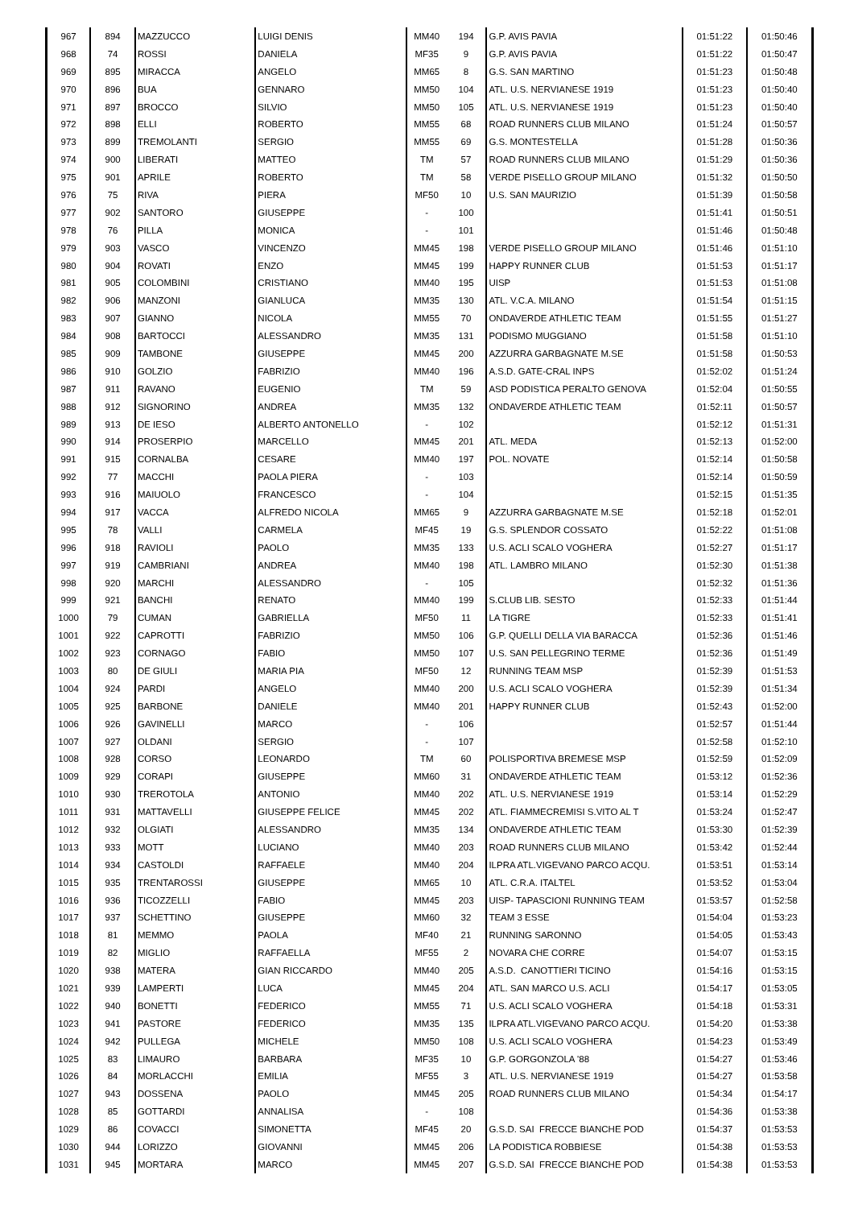| 967 | 894 | MAZZUCCO | LUIGI DENIS | MM40 | 194 | G.P. AVIS PAVIA | 01:51:22 | 01:50:46 |
| 968 | 74 | ROSSI | DANIELA | MF35 | 9 | G.P. AVIS PAVIA | 01:51:22 | 01:50:47 |
| 969 | 895 | MIRACCA | ANGELO | MM65 | 8 | G.S. SAN MARTINO | 01:51:23 | 01:50:48 |
| 970 | 896 | BUA | GENNARO | MM50 | 104 | ATL. U.S. NERVIANESE 1919 | 01:51:23 | 01:50:40 |
| 971 | 897 | BROCCO | SILVIO | MM50 | 105 | ATL. U.S. NERVIANESE 1919 | 01:51:23 | 01:50:40 |
| 972 | 898 | ELLI | ROBERTO | MM55 | 68 | ROAD RUNNERS CLUB MILANO | 01:51:24 | 01:50:57 |
| 973 | 899 | TREMOLANTI | SERGIO | MM55 | 69 | G.S. MONTESTELLA | 01:51:28 | 01:50:36 |
| 974 | 900 | LIBERATI | MATTEO | TM | 57 | ROAD RUNNERS CLUB MILANO | 01:51:29 | 01:50:36 |
| 975 | 901 | APRILE | ROBERTO | TM | 58 | VERDE PISELLO GROUP MILANO | 01:51:32 | 01:50:50 |
| 976 | 75 | RIVA | PIERA | MF50 | 10 | U.S. SAN MAURIZIO | 01:51:39 | 01:50:58 |
| 977 | 902 | SANTORO | GIUSEPPE | - | 100 | | 01:51:41 | 01:50:51 |
| 978 | 76 | PILLA | MONICA | - | 101 | | 01:51:46 | 01:50:48 |
| 979 | 903 | VASCO | VINCENZO | MM45 | 198 | VERDE PISELLO GROUP MILANO | 01:51:46 | 01:51:10 |
| 980 | 904 | ROVATI | ENZO | MM45 | 199 | HAPPY RUNNER CLUB | 01:51:53 | 01:51:17 |
| 981 | 905 | COLOMBINI | CRISTIANO | MM40 | 195 | UISP | 01:51:53 | 01:51:08 |
| 982 | 906 | MANZONI | GIANLUCA | MM35 | 130 | ATL. V.C.A. MILANO | 01:51:54 | 01:51:15 |
| 983 | 907 | GIANNO | NICOLA | MM55 | 70 | ONDAVERDE ATHLETIC TEAM | 01:51:55 | 01:51:27 |
| 984 | 908 | BARTOCCI | ALESSANDRO | MM35 | 131 | PODISMO MUGGIANO | 01:51:58 | 01:51:10 |
| 985 | 909 | TAMBONE | GIUSEPPE | MM45 | 200 | AZZURRA GARBAGNATE M.SE | 01:51:58 | 01:50:53 |
| 986 | 910 | GOLZIO | FABRIZIO | MM40 | 196 | A.S.D. GATE-CRAL INPS | 01:52:02 | 01:51:24 |
| 987 | 911 | RAVANO | EUGENIO | TM | 59 | ASD PODISTICA PERALTO GENOVA | 01:52:04 | 01:50:55 |
| 988 | 912 | SIGNORINO | ANDREA | MM35 | 132 | ONDAVERDE ATHLETIC TEAM | 01:52:11 | 01:50:57 |
| 989 | 913 | DE IESO | ALBERTO ANTONELLO | - | 102 | | 01:52:12 | 01:51:31 |
| 990 | 914 | PROSERPIO | MARCELLO | MM45 | 201 | ATL. MEDA | 01:52:13 | 01:52:00 |
| 991 | 915 | CORNALBA | CESARE | MM40 | 197 | POL. NOVATE | 01:52:14 | 01:50:58 |
| 992 | 77 | MACCHI | PAOLA PIERA | - | 103 | | 01:52:14 | 01:50:59 |
| 993 | 916 | MAIUOLO | FRANCESCO | - | 104 | | 01:52:15 | 01:51:35 |
| 994 | 917 | VACCA | ALFREDO NICOLA | MM65 | 9 | AZZURRA GARBAGNATE M.SE | 01:52:18 | 01:52:01 |
| 995 | 78 | VALLI | CARMELA | MF45 | 19 | G.S. SPLENDOR COSSATO | 01:52:22 | 01:51:08 |
| 996 | 918 | RAVIOLI | PAOLO | MM35 | 133 | U.S. ACLI SCALO VOGHERA | 01:52:27 | 01:51:17 |
| 997 | 919 | CAMBRIANI | ANDREA | MM40 | 198 | ATL. LAMBRO MILANO | 01:52:30 | 01:51:38 |
| 998 | 920 | MARCHI | ALESSANDRO | - | 105 | | 01:52:32 | 01:51:36 |
| 999 | 921 | BANCHI | RENATO | MM40 | 199 | S.CLUB LIB. SESTO | 01:52:33 | 01:51:44 |
| 1000 | 79 | CUMAN | GABRIELLA | MF50 | 11 | LA TIGRE | 01:52:33 | 01:51:41 |
| 1001 | 922 | CAPROTTI | FABRIZIO | MM50 | 106 | G.P. QUELLI DELLA VIA BARACCA | 01:52:36 | 01:51:46 |
| 1002 | 923 | CORNAGO | FABIO | MM50 | 107 | U.S. SAN PELLEGRINO TERME | 01:52:36 | 01:51:49 |
| 1003 | 80 | DE GIULI | MARIA PIA | MF50 | 12 | RUNNING TEAM MSP | 01:52:39 | 01:51:53 |
| 1004 | 924 | PARDI | ANGELO | MM40 | 200 | U.S. ACLI SCALO VOGHERA | 01:52:39 | 01:51:34 |
| 1005 | 925 | BARBONE | DANIELE | MM40 | 201 | HAPPY RUNNER CLUB | 01:52:43 | 01:52:00 |
| 1006 | 926 | GAVINELLI | MARCO | - | 106 | | 01:52:57 | 01:51:44 |
| 1007 | 927 | OLDANI | SERGIO | - | 107 | | 01:52:58 | 01:52:10 |
| 1008 | 928 | CORSO | LEONARDO | TM | 60 | POLISPORTIVA BREMESE MSP | 01:52:59 | 01:52:09 |
| 1009 | 929 | CORAPI | GIUSEPPE | MM60 | 31 | ONDAVERDE ATHLETIC TEAM | 01:53:12 | 01:52:36 |
| 1010 | 930 | TREROTOLA | ANTONIO | MM40 | 202 | ATL. U.S. NERVIANESE 1919 | 01:53:14 | 01:52:29 |
| 1011 | 931 | MATTAVELLI | GIUSEPPE FELICE | MM45 | 202 | ATL. FIAMMECREMISI S.VITO AL T | 01:53:24 | 01:52:47 |
| 1012 | 932 | OLGIATI | ALESSANDRO | MM35 | 134 | ONDAVERDE ATHLETIC TEAM | 01:53:30 | 01:52:39 |
| 1013 | 933 | MOTT | LUCIANO | MM40 | 203 | ROAD RUNNERS CLUB MILANO | 01:53:42 | 01:52:44 |
| 1014 | 934 | CASTOLDI | RAFFAELE | MM40 | 204 | ILPRA ATL.VIGEVANO PARCO ACQU. | 01:53:51 | 01:53:14 |
| 1015 | 935 | TRENTAROSSI | GIUSEPPE | MM65 | 10 | ATL. C.R.A. ITALTEL | 01:53:52 | 01:53:04 |
| 1016 | 936 | TICOZZELLI | FABIO | MM45 | 203 | UISP- TAPASCIONI RUNNING TEAM | 01:53:57 | 01:52:58 |
| 1017 | 937 | SCHETTINO | GIUSEPPE | MM60 | 32 | TEAM 3 ESSE | 01:54:04 | 01:53:23 |
| 1018 | 81 | MEMMO | PAOLA | MF40 | 21 | RUNNING SARONNO | 01:54:05 | 01:53:43 |
| 1019 | 82 | MIGLIO | RAFFAELLA | MF55 | 2 | NOVARA CHE CORRE | 01:54:07 | 01:53:15 |
| 1020 | 938 | MATERA | GIAN RICCARDO | MM40 | 205 | A.S.D. CANOTTIERI TICINO | 01:54:16 | 01:53:15 |
| 1021 | 939 | LAMPERTI | LUCA | MM45 | 204 | ATL. SAN MARCO U.S. ACLI | 01:54:17 | 01:53:05 |
| 1022 | 940 | BONETTI | FEDERICO | MM55 | 71 | U.S. ACLI SCALO VOGHERA | 01:54:18 | 01:53:31 |
| 1023 | 941 | PASTORE | FEDERICO | MM35 | 135 | ILPRA ATL.VIGEVANO PARCO ACQU. | 01:54:20 | 01:53:38 |
| 1024 | 942 | PULLEGA | MICHELE | MM50 | 108 | U.S. ACLI SCALO VOGHERA | 01:54:23 | 01:53:49 |
| 1025 | 83 | LIMAURO | BARBARA | MF35 | 10 | G.P. GORGONZOLA '88 | 01:54:27 | 01:53:46 |
| 1026 | 84 | MORLACCHI | EMILIA | MF55 | 3 | ATL. U.S. NERVIANESE 1919 | 01:54:27 | 01:53:58 |
| 1027 | 943 | DOSSENA | PAOLO | MM45 | 205 | ROAD RUNNERS CLUB MILANO | 01:54:34 | 01:54:17 |
| 1028 | 85 | GOTTARDI | ANNALISA | - | 108 | | 01:54:36 | 01:53:38 |
| 1029 | 86 | COVACCI | SIMONETTA | MF45 | 20 | G.S.D. SAI FRECCE BIANCHE POD | 01:54:37 | 01:53:53 |
| 1030 | 944 | LORIZZO | GIOVANNI | MM45 | 206 | LA PODISTICA ROBBIESE | 01:54:38 | 01:53:53 |
| 1031 | 945 | MORTARA | MARCO | MM45 | 207 | G.S.D. SAI FRECCE BIANCHE POD | 01:54:38 | 01:53:53 |